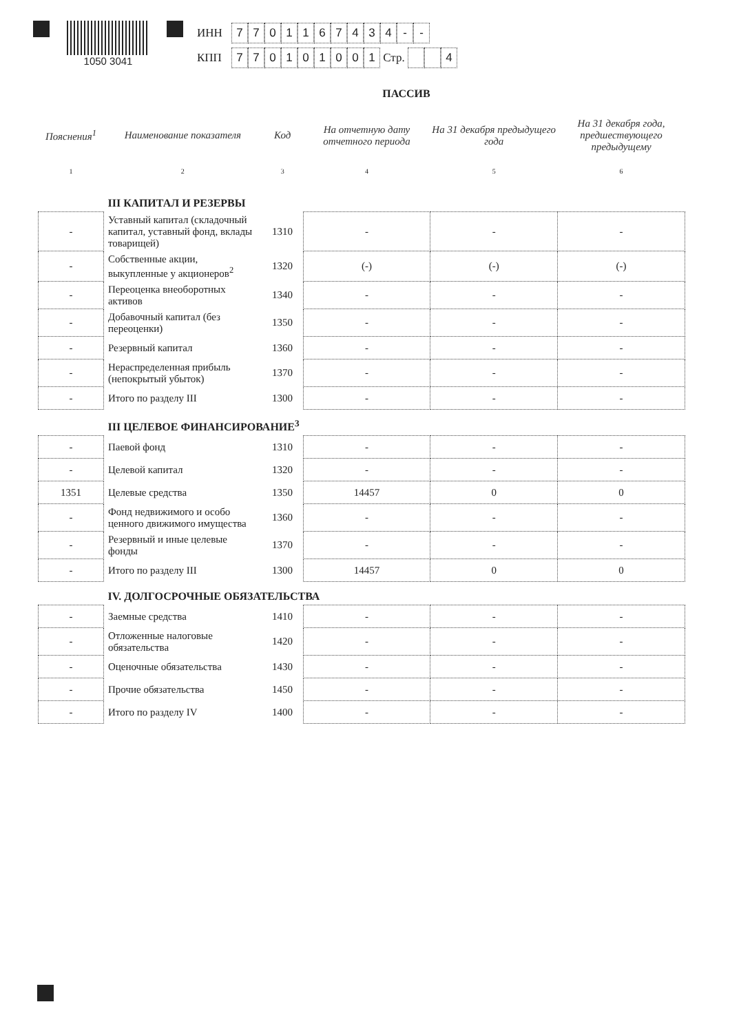1050 3041
ИНН 7701167434 - -
КПП 770101001 Стр. 4
ПАССИВ
| Пояснения<sup>1</sup> | Наименование показателя | Код | На отчетную дату отчетного периода | На 31 декабря предыдущего года | На 31 декабря года, предшествующего предыдущему |
| --- | --- | --- | --- | --- | --- |
| 1 | 2 | 3 | 4 | 5 | 6 |
| | III КАПИТАЛ И РЕЗЕРВЫ | | | | |
| - | Уставный капитал (складочный капитал, уставный фонд, вклады товарищей) | 1310 | - | - | - |
| - | Собственные акции, выкупленные у акционеров<sup>2</sup> | 1320 | (-) | (-) | (-) |
| - | Переоценка внеоборотных активов | 1340 | - | - | - |
| - | Добавочный капитал (без переоценки) | 1350 | - | - | - |
| - | Резервный капитал | 1360 | - | - | - |
| - | Нераспределенная прибыль (непокрытый убыток) | 1370 | - | - | - |
| - | Итого по разделу III | 1300 | - | - | - |
| | III ЦЕЛЕВОЕ ФИНАНСИРОВАНИЕ<sup>3</sup> | | | | |
| - | Паевой фонд | 1310 | - | - | - |
| - | Целевой капитал | 1320 | - | - | - |
| 1351 | Целевые средства | 1350 | 14457 | 0 | 0 |
| - | Фонд недвижимого и особо ценного движимого имущества | 1360 | - | - | - |
| - | Резервный и иные целевые фонды | 1370 | - | - | - |
| - | Итого по разделу III | 1300 | 14457 | 0 | 0 |
| | IV. ДОЛГОСРОЧНЫЕ ОБЯЗАТЕЛЬСТВА | | | | |
| - | Заемные средства | 1410 | - | - | - |
| - | Отложенные налоговые обязательства | 1420 | - | - | - |
| - | Оценочные обязательства | 1430 | - | - | - |
| - | Прочие обязательства | 1450 | - | - | - |
| - | Итого по разделу IV | 1400 | - | - | - |